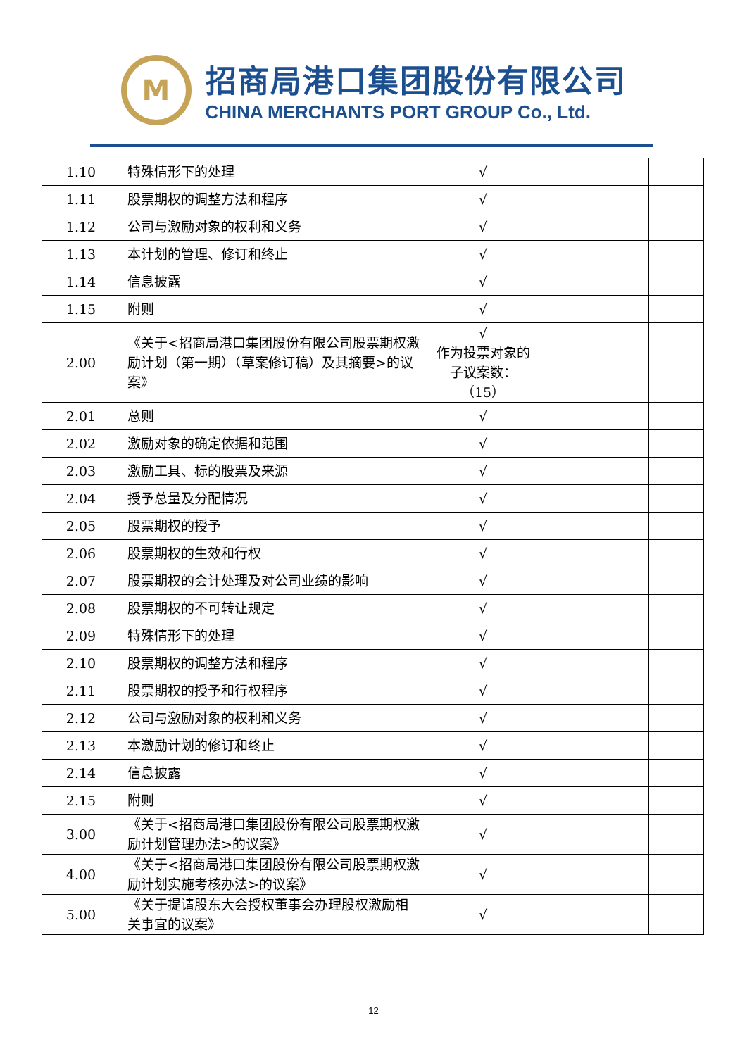M
招商局港口集团股份有限公司
CHINA MERCHANTS PORT GROUP Co., Ltd.
| 1.10 | 特殊情形下的处理 | √ | | | |
| 1.11 | 股票期权的调整方法和程序 | √ | | | |
| 1.12 | 公司与激励对象的权利和义务 | √ | | | |
| 1.13 | 本计划的管理、修订和终止 | √ | | | |
| 1.14 | 信息披露 | √ | | | |
| 1.15 | 附则 | √ | | | |
| 2.00 | 《关于<招商局港口集团股份有限公司股票期权激励计划（第一期）（草案修订稿）及其摘要>的议案》 | √ 作为投票对象的子议案数：（15） | | | |
| 2.01 | 总则 | √ | | | |
| 2.02 | 激励对象的确定依据和范围 | √ | | | |
| 2.03 | 激励工具、标的股票及来源 | √ | | | |
| 2.04 | 授予总量及分配情况 | √ | | | |
| 2.05 | 股票期权的授予 | √ | | | |
| 2.06 | 股票期权的生效和行权 | √ | | | |
| 2.07 | 股票期权的会计处理及对公司业绩的影响 | √ | | | |
| 2.08 | 股票期权的不可转让规定 | √ | | | |
| 2.09 | 特殊情形下的处理 | √ | | | |
| 2.10 | 股票期权的调整方法和程序 | √ | | | |
| 2.11 | 股票期权的授予和行权程序 | √ | | | |
| 2.12 | 公司与激励对象的权利和义务 | √ | | | |
| 2.13 | 本激励计划的修订和终止 | √ | | | |
| 2.14 | 信息披露 | √ | | | |
| 2.15 | 附则 | √ | | | |
| 3.00 | 《关于<招商局港口集团股份有限公司股票期权激励计划管理办法>的议案》 | √ | | | |
| 4.00 | 《关于<招商局港口集团股份有限公司股票期权激励计划实施考核办法>的议案》 | √ | | | |
| 5.00 | 《关于提请股东大会授权董事会办理股权激励相关事宜的议案》 | √ | | | |
12